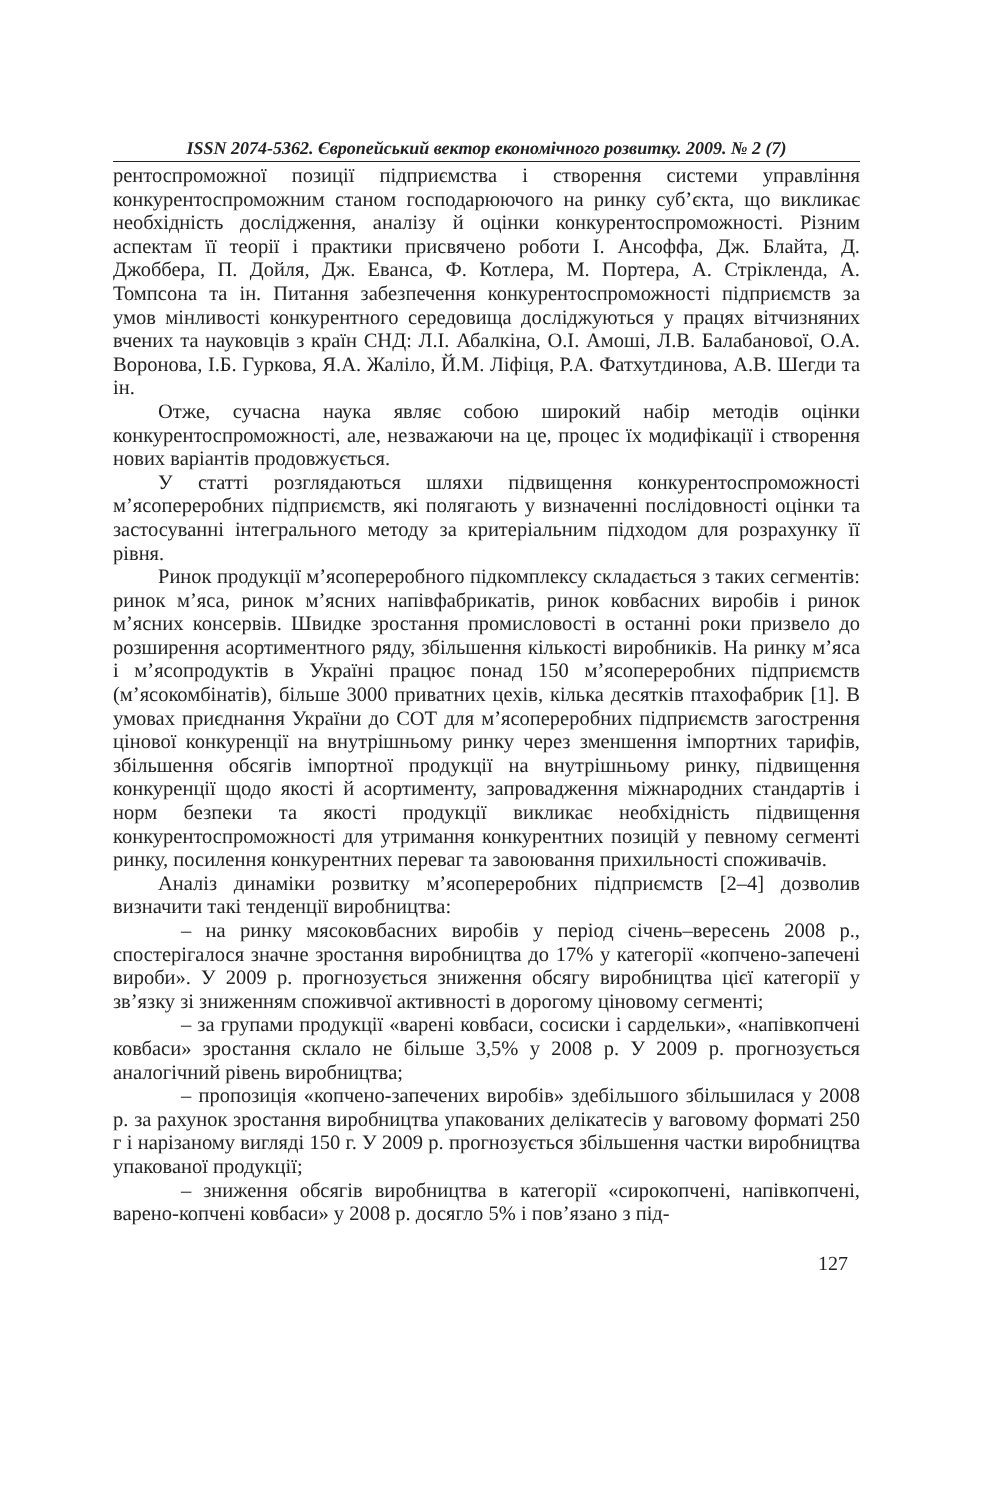ISSN 2074-5362. Європейський вектор економічного розвитку. 2009. № 2 (7)
рентоспроможної позиції підприємства і створення системи управління конкурентоспроможним станом господарюючого на ринку суб’єкта, що викликає необхідність дослідження, аналізу й оцінки конкурентоспроможності. Різним аспектам її теорії і практики присвячено роботи І. Ансоффа, Дж. Блайта, Д. Джоббера, П. Дойля, Дж. Еванса, Ф. Котлера, М. Портера, А. Стрікленда, А. Томпсона та ін. Питання забезпечення конкурентоспроможності підприємств за умов мінливості конкурентного середовища досліджуються у працях вітчизняних вчених та науковців з країн СНД: Л.І. Абалкіна, О.І. Амоші, Л.В. Балабанової, О.А. Воронова, І.Б. Гуркова, Я.А. Жаліло, Й.М. Ліфіця, Р.А. Фатхутдинова, А.В. Шегди та ін.
Отже, сучасна наука являє собою широкий набір методів оцінки конкурентоспроможності, але, незважаючи на це, процес їх модифікації і створення нових варіантів продовжується.
У статті розглядаються шляхи підвищення конкурентоспроможності м’ясопереробних підприємств, які полягають у визначенні послідовності оцінки та застосуванні інтегрального методу за критеріальним підходом для розрахунку її рівня.
Ринок продукції м’ясопереробного підкомплексу складається з таких сегментів: ринок м’яса, ринок м’ясних напівфабрикатів, ринок ковбасних виробів і ринок м’ясних консервів. Швидке зростання промисловості в останні роки призвело до розширення асортиментного ряду, збільшення кількості виробників. На ринку м’яса і м’ясопродуктів в Україні працює понад 150 м’ясопереробних підприємств (м’ясокомбінатів), більше 3000 приватних цехів, кілька десятків птахофабрик [1]. В умовах приєднання України до СОТ для м’ясопереробних підприємств загострення цінової конкуренції на внутрішньому ринку через зменшення імпортних тарифів, збільшення обсягів імпортної продукції на внутрішньому ринку, підвищення конкуренції щодо якості й асортименту, запровадження міжнародних стандартів і норм безпеки та якості продукції викликає необхідність підвищення конкурентоспроможності для утримання конкурентних позицій у певному сегменті ринку, посилення конкурентних переваг та завоювання прихильності споживачів.
Аналіз динаміки розвитку м’ясопереробних підприємств [2–4] дозволив визначити такі тенденції виробництва:
– на ринку мясоковбасних виробів у період січень–вересень 2008 р., спостерігалося значне зростання виробництва до 17% у категорії «копчено-запечені вироби». У 2009 р. прогнозується зниження обсягу виробництва цієї категорії у зв’язку зі зниженням споживчої активності в дорогому ціновому сегменті;
– за групами продукції «варені ковбаси, сосиски і сардельки», «напівкопчені ковбаси» зростання склало не більше 3,5% у 2008 р. У 2009 р. прогнозується аналогічний рівень виробництва;
– пропозиція «копчено-запечених виробів» здебільшого збільшилася у 2008 р. за рахунок зростання виробництва упакованих делікатесів у ваговому форматі 250 г і нарізаному вигляді 150 г. У 2009 р. прогнозується збільшення частки виробництва упакованої продукції;
– зниження обсягів виробництва в категорії «сирокопчені, напівкопчені, варено-копчені ковбаси» у 2008 р. досягло 5% і пов’язано з під-
127